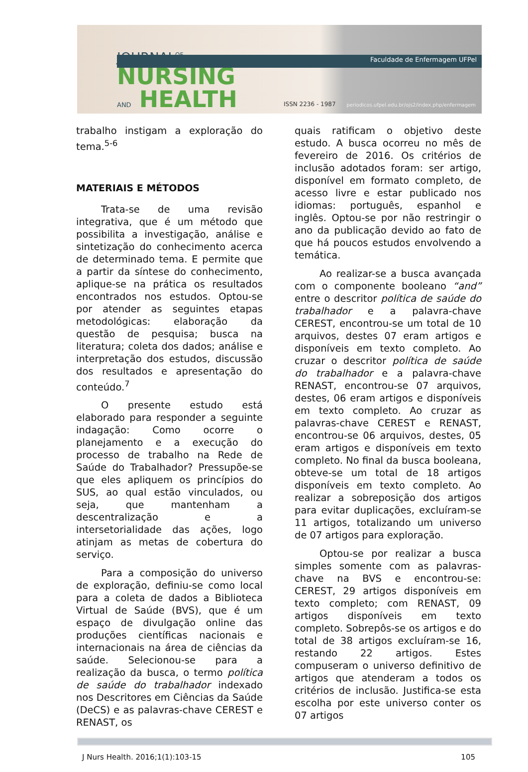Faculdade de Enfermagem UFPel
JOURNAL<sup>OF</sup>
NURSING
AND HEALTH
ISSN 2236 - 1987
periodicos.ufpel.edu.br/ojs2/index.php/enfermagem
trabalho instigam a exploração do tema.<sup>5-6</sup>
MATERIAIS E MÉTODOS
Trata-se de uma revisão integrativa, que é um método que possibilita a investigação, análise e sintetização do conhecimento acerca de determinado tema. E permite que a partir da síntese do conhecimento, aplique-se na prática os resultados encontrados nos estudos. Optou-se por atender as seguintes etapas metodológicas: elaboração da questão de pesquisa; busca na literatura; coleta dos dados; análise e interpretação dos estudos, discussão dos resultados e apresentação do conteúdo.<sup>7</sup>
O presente estudo está elaborado para responder a seguinte indagação: Como ocorre o planejamento e a execução do processo de trabalho na Rede de Saúde do Trabalhador? Pressupõe-se que eles apliquem os princípios do SUS, ao qual estão vinculados, ou seja, que mantenham a descentralização e a intersetorialidade das ações, logo atinjam as metas de cobertura do serviço.
Para a composição do universo de exploração, definiu-se como local para a coleta de dados a Biblioteca Virtual de Saúde (BVS), que é um espaço de divulgação online das produções científicas nacionais e internacionais na área de ciências da saúde. Selecionou-se para a realização da busca, o termo política de saúde do trabalhador indexado nos Descritores em Ciências da Saúde (DeCS) e as palavras-chave CEREST e RENAST, os
quais ratificam o objetivo deste estudo. A busca ocorreu no mês de fevereiro de 2016. Os critérios de inclusão adotados foram: ser artigo, disponível em formato completo, de acesso livre e estar publicado nos idiomas: português, espanhol e inglês. Optou-se por não restringir o ano da publicação devido ao fato de que há poucos estudos envolvendo a temática.
Ao realizar-se a busca avançada com o componente booleano “and” entre o descritor política de saúde do trabalhador e a palavra-chave CEREST, encontrou-se um total de 10 arquivos, destes 07 eram artigos e disponíveis em texto completo. Ao cruzar o descritor política de saúde do trabalhador e a palavra-chave RENAST, encontrou-se 07 arquivos, destes, 06 eram artigos e disponíveis em texto completo. Ao cruzar as palavras-chave CEREST e RENAST, encontrou-se 06 arquivos, destes, 05 eram artigos e disponíveis em texto completo. No final da busca booleana, obteve-se um total de 18 artigos disponíveis em texto completo. Ao realizar a sobreposição dos artigos para evitar duplicações, excluíram-se 11 artigos, totalizando um universo de 07 artigos para exploração.
Optou-se por realizar a busca simples somente com as palavras-chave na BVS e encontrou-se: CEREST, 29 artigos disponíveis em texto completo; com RENAST, 09 artigos disponíveis em texto completo. Sobrepôs-se os artigos e do total de 38 artigos excluíram-se 16, restando 22 artigos. Estes compuseram o universo definitivo de artigos que atenderam a todos os critérios de inclusão. Justifica-se esta escolha por este universo conter os 07 artigos
J Nurs Health. 2016;1(1):103-15 105